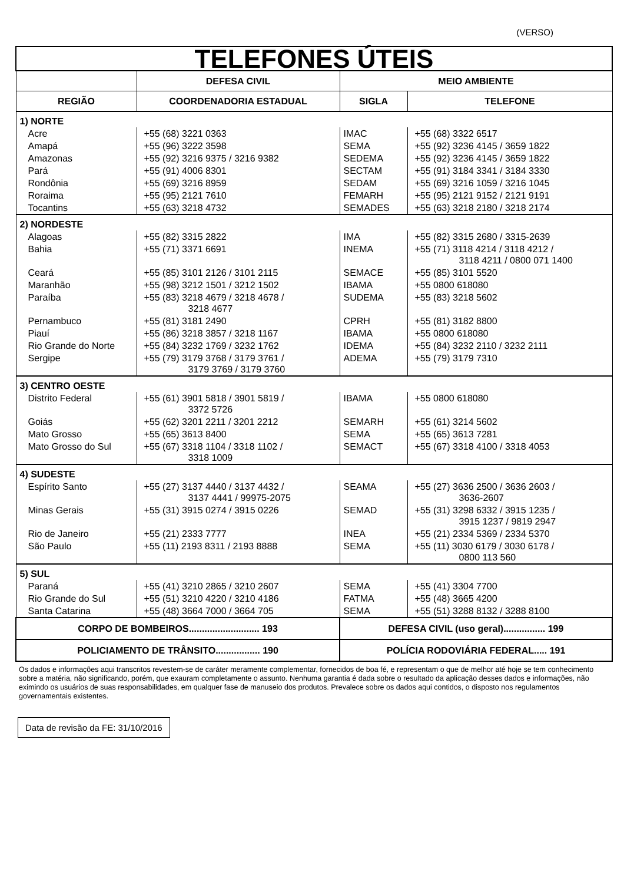(VERSO)
| TELEFONES ÚTEIS | | | |
| | DEFESA CIVIL | MEIO AMBIENTE | |
| REGIÃO | COORDENADORIA ESTADUAL | SIGLA | TELEFONE |
| 1) NORTE | | | |
| Acre | +55 (68) 3221 0363 | IMAC | +55 (68) 3322 6517 |
| Amapá | +55 (96) 3222 3598 | SEMA | +55 (92) 3236 4145 / 3659 1822 |
| Amazonas | +55 (92) 3216 9375 / 3216 9382 | SEDEMA | +55 (92) 3236 4145 / 3659 1822 |
| Pará | +55 (91) 4006 8301 | SECTAM | +55 (91) 3184 3341 / 3184 3330 |
| Rondônia | +55 (69) 3216 8959 | SEDAM | +55 (69) 3216 1059 / 3216 1045 |
| Roraima | +55 (95) 2121 7610 | FEMARH | +55 (95) 2121 9152 / 2121 9191 |
| Tocantins | +55 (63) 3218 4732 | SEMADES | +55 (63) 3218 2180 / 3218 2174 |
| 2) NORDESTE | | | |
| Alagoas | +55 (82) 3315 2822 | IMA | +55 (82) 3315 2680 / 3315-2639 |
| Bahia | +55 (71) 3371 6691 | INEMA | +55 (71) 3118 4214 / 3118 4212 / 3118 4211 / 0800 071 1400 |
| Ceará | +55 (85) 3101 2126 / 3101 2115 | SEMACE | +55 (85) 3101 5520 |
| Maranhão | +55 (98) 3212 1501 / 3212 1502 | IBAMA | +55 0800 618080 |
| Paraíba | +55 (83) 3218 4679 / 3218 4678 / 3218 4677 | SUDEMA | +55 (83) 3218 5602 |
| Pernambuco | +55 (81) 3181 2490 | CPRH | +55 (81) 3182 8800 |
| Piauí | +55 (86) 3218 3857 / 3218 1167 | IBAMA | +55 0800 618080 |
| Rio Grande do Norte | +55 (84) 3232 1769 / 3232 1762 | IDEMA | +55 (84) 3232 2110 / 3232 2111 |
| Sergipe | +55 (79) 3179 3768 / 3179 3761 / 3179 3769 / 3179 3760 | ADEMA | +55 (79) 3179 7310 |
| 3) CENTRO OESTE | | | |
| Distrito Federal | +55 (61) 3901 5818 / 3901 5819 / 3372 5726 | IBAMA | +55 0800 618080 |
| Goiás | +55 (62) 3201 2211 / 3201 2212 | SEMARH | +55 (61) 3214 5602 |
| Mato Grosso | +55 (65) 3613 8400 | SEMA | +55 (65) 3613 7281 |
| Mato Grosso do Sul | +55 (67) 3318 1104 / 3318 1102 / 3318 1009 | SEMACT | +55 (67) 3318 4100 / 3318 4053 |
| 4) SUDESTE | | | |
| Espírito Santo | +55 (27) 3137 4440 / 3137 4432 / 3137 4441 / 99975-2075 | SEAMA | +55 (27) 3636 2500 / 3636 2603 / 3636-2607 |
| Minas Gerais | +55 (31) 3915 0274 / 3915 0226 | SEMAD | +55 (31) 3298 6332 / 3915 1235 / 3915 1237 / 9819 2947 |
| Rio de Janeiro | +55 (21) 2333 7777 | INEA | +55 (21) 2334 5369 / 2334 5370 |
| São Paulo | +55 (11) 2193 8311 / 2193 8888 | SEMA | +55 (11) 3030 6179 / 3030 6178 / 0800 113 560 |
| 5) SUL | | | |
| Paraná | +55 (41) 3210 2865 / 3210 2607 | SEMA | +55 (41) 3304 7700 |
| Rio Grande do Sul | +55 (51) 3210 4220 / 3210 4186 | FATMA | +55 (48) 3665 4200 |
| Santa Catarina | +55 (48) 3664 7000 / 3664 705 | SEMA | +55 (51) 3288 8132 / 3288 8100 |
| CORPO DE BOMBEIROS........................... 193 | | DEFESA CIVIL (uso geral)................ 199 | |
| POLICIAMENTO DE TRÂNSITO................. 190 | | POLÍCIA RODOVIÁRIA FEDERAL..... 191 | |
Os dados e informações aqui transcritos revestem-se de caráter meramente complementar, fornecidos de boa fé, e representam o que de melhor até hoje se tem conhecimento sobre a matéria, não significando, porém, que exauram completamente o assunto. Nenhuma garantia é dada sobre o resultado da aplicação desses dados e informações, não eximindo os usuários de suas responsabilidades, em qualquer fase de manuseio dos produtos. Prevalece sobre os dados aqui contidos, o disposto nos regulamentos governamentais existentes.
Data de revisão da FE: 31/10/2016